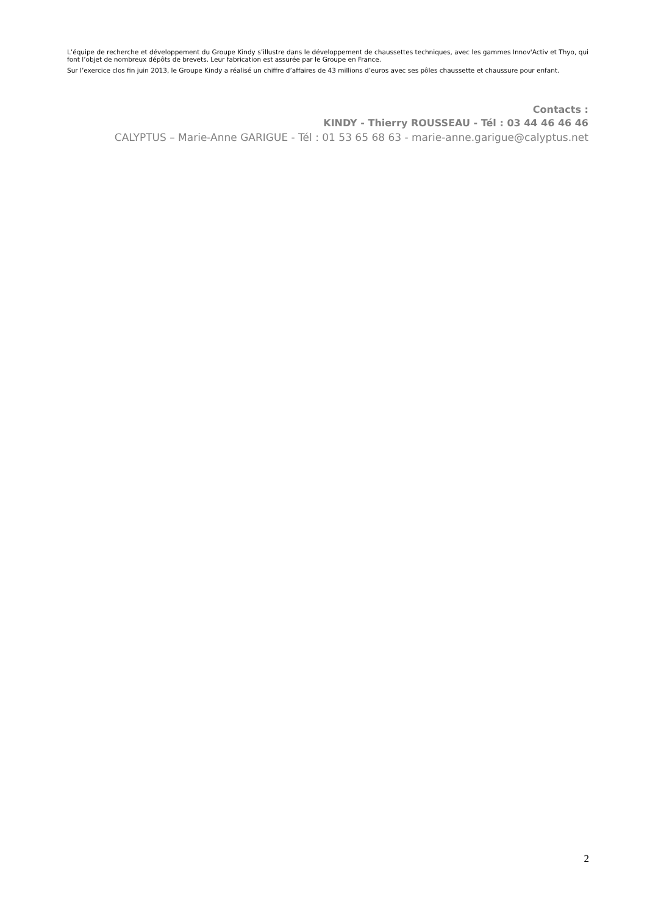L’équipe de recherche et développement du Groupe Kindy s’illustre dans le développement de chaussettes techniques, avec les gammes Innov'Activ et Thyo, qui font l’objet de nombreux dépôts de brevets. Leur fabrication est assurée par le Groupe en France.
Sur l’exercice clos fin juin 2013, le Groupe Kindy a réalisé un chiffre d’affaires de 43 millions d’euros avec ses pôles chaussette et chaussure pour enfant.
Contacts :
KINDY - Thierry ROUSSEAU - Tél : 03 44 46 46 46
CALYPTUS – Marie-Anne GARIGUE - Tél : 01 53 65 68 63 - marie-anne.garigue@calyptus.net
2